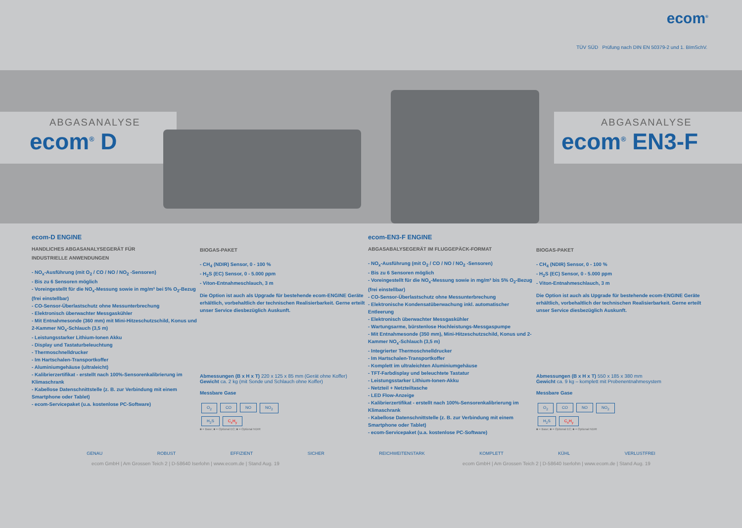ecom<sup>®</sup>
TÜV SÜD Prüfung nach DIN EN 50379-2 und 1. BImSchV.
ABGASANALYSE
ecom<sup>®</sup> D
ABGASANALYSE
ecom<sup>®</sup> EN3-F
ecom-D ENGINE
HANDLICHES ABGASANALYSEGERÄT FÜR
INDUSTRIELLE ANWENDUNGEN
- NO<sub>x</sub>-Ausführung (mit O<sub>2</sub> / CO / NO / NO<sub>2</sub> -Sensoren)
- Bis zu 6 Sensoren möglich
- Voreingestellt für die NO<sub>x</sub>-Messung sowie in mg/m³ bei 5% O<sub>2</sub>-Bezug (frei einstellbar)
- CO-Sensor-Überlastschutz ohne Messunterbrechung
- Elektronisch überwachter Messgaskühler
- Mit Entnahmesonde (360 mm) mit Mini-Hitzeschutzschild, Konus und 2-Kammer NO<sub>x</sub>-Schlauch (3,5 m)
- Leistungsstarker Lithium-Ionen Akku
- Display und Tastaturbeleuchtung
- Thermoschnelldrucker
- Im Hartschalen-Transportkoffer
- Aluminiumgehäuse (ultraleicht)
- Kalibrierzertifikat - erstellt nach 100%-Sensorenkalibrierung im Klimaschrank
- Kabellose Datenschnittstelle (z. B. zur Verbindung mit einem Smartphone oder Tablet)
- ecom-Servicepaket (u.a. kostenlose PC-Software)
BIOGAS-PAKET
- CH<sub>4</sub> (NDIR) Sensor, 0 - 100 %
- H<sub>2</sub>S (EC) Sensor, 0 - 5.000 ppm
- Viton-Entnahmeschlauch, 3 m
Die Option ist auch als Upgrade für bestehende ecom-ENGINE Geräte erhältlich, vorbehaltlich der technischen Realisierbarkeit. Gerne erteilt unser Service diesbezüglich Auskunft.
Abmessungen (B x H x T) 220 x 125 x 85 mm (Gerät ohne Koffer)
Gewicht ca. 2 kg (mit Sonde und Schlauch ohne Koffer)
Messbare Gase
O<sub>2</sub> CO NO NO<sub>2</sub>
H<sub>2</sub>S C<sub>x</sub>H<sub>y</sub>
■ = Base; ■ = Optional EC; ■ = Optional NDIR
ecom-EN3-F ENGINE
ABGASABALYSEGERÄT IM FLUGGEPÄCK-FORMAT
- NO<sub>x</sub>-Ausführung (mit O<sub>2</sub> / CO / NO / NO<sub>2</sub> -Sensoren)
- Bis zu 6 Sensoren möglich
- Voreingestellt für die NO<sub>x</sub>-Messung sowie in mg/m³ bis 5% O<sub>2</sub>-Bezug (frei einstellbar)
- CO-Sensor-Überlastschutz ohne Messunterbrechung
- Elektronische Kondensatüberwachung inkl. automatischer Entleerung
- Elektronisch überwachter Messgaskühler
- Wartungsarme, bürstenlose Hochleistungs-Messgaspumpe
- Mit Entnahmesonde (350 mm), Mini-Hitzeschutzschild, Konus und 2-Kammer NO<sub>x</sub>-Schlauch (3,5 m)
- Integrierter Thermoschnelldrucker
- Im Hartschalen-Transportkoffer
- Komplett im ultraleichten Aluminiumgehäuse
- TFT-Farbdisplay und beleuchtete Tastatur
- Leistungsstarker Lithium-Ionen-Akku
- Netzteil + Netzteiltasche
- LED Flow-Anzeige
- Kalibrierzertifikat - erstellt nach 100%-Sensorenkalibrierung im Klimaschrank
- Kabellose Datenschnittstelle (z. B. zur Verbindung mit einem Smartphone oder Tablet)
- ecom-Servicepaket (u.a. kostenlose PC-Software)
BIOGAS-PAKET
- CH<sub>4</sub> (NDIR) Sensor, 0 - 100 %
- H<sub>2</sub>S (EC) Sensor, 0 - 5.000 ppm
- Viton-Entnahmeschlauch, 3 m
Die Option ist auch als Upgrade für bestehende ecom-ENGINE Geräte erhältlich, vorbehaltlich der technischen Realisierbarkeit. Gerne erteilt unser Service diesbezüglich Auskunft.
Abmessungen (B x H x T) 550 x 185 x 380 mm
Gewicht ca. 9 kg – komplett mit Probenentnahmesystem
Messbare Gase
O<sub>2</sub> CO NO NO<sub>2</sub>
H<sub>2</sub>S C<sub>x</sub>H<sub>y</sub>
■ = Base; ■ = Optional EC; ■ = Optional NDIR
GENAU ROBUST EFFIZIENT SICHER REICHWEITENSTARK KOMPLETT KÜHL VERLUSTFREI
ecom GmbH | Am Grossen Teich 2 | D-58640 Iserlohn | www.ecom.de | Stand Aug. 19 ecom GmbH | Am Grossen Teich 2 | D-58640 Iserlohn | www.ecom.de | Stand Aug. 19